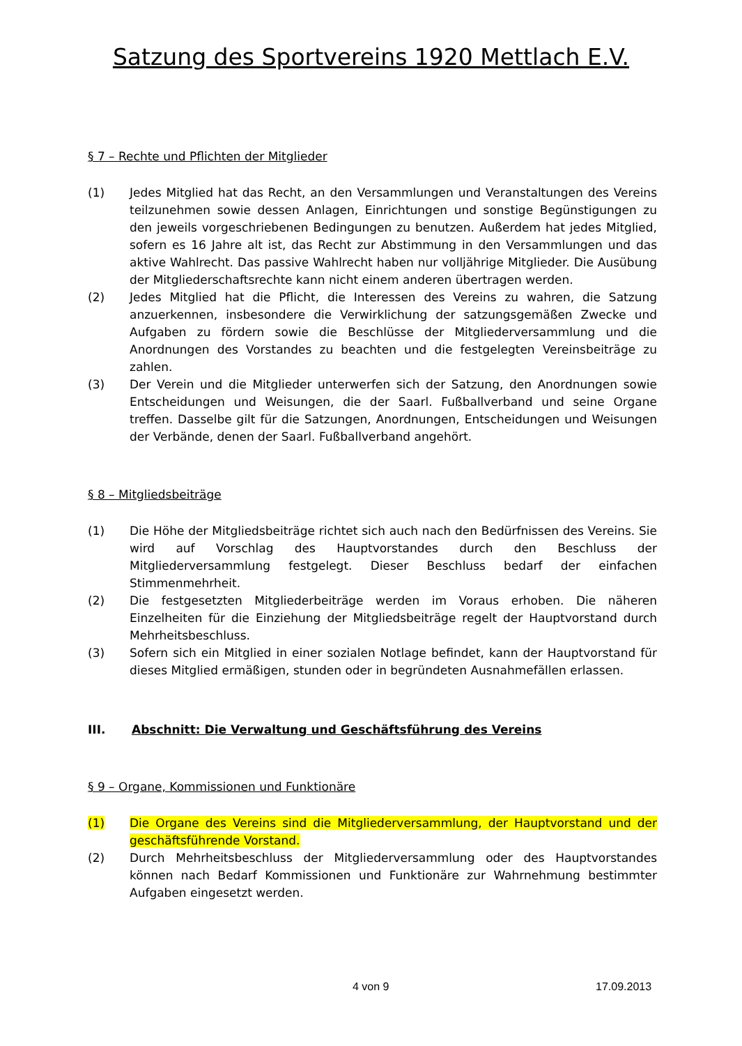Satzung des Sportvereins 1920 Mettlach E.V.
§ 7 – Rechte und Pflichten der Mitglieder
(1) Jedes Mitglied hat das Recht, an den Versammlungen und Veranstaltungen des Vereins teilzunehmen sowie dessen Anlagen, Einrichtungen und sonstige Begünstigungen zu den jeweils vorgeschriebenen Bedingungen zu benutzen. Außerdem hat jedes Mitglied, sofern es 16 Jahre alt ist, das Recht zur Abstimmung in den Versammlungen und das aktive Wahlrecht. Das passive Wahlrecht haben nur volljährige Mitglieder. Die Ausübung der Mitgliederschaftsrechte kann nicht einem anderen übertragen werden.
(2) Jedes Mitglied hat die Pflicht, die Interessen des Vereins zu wahren, die Satzung anzuerkennen, insbesondere die Verwirklichung der satzungsgemäßen Zwecke und Aufgaben zu fördern sowie die Beschlüsse der Mitgliederversammlung und die Anordnungen des Vorstandes zu beachten und die festgelegten Vereinsbeiträge zu zahlen.
(3) Der Verein und die Mitglieder unterwerfen sich der Satzung, den Anordnungen sowie Entscheidungen und Weisungen, die der Saarl. Fußballverband und seine Organe treffen. Dasselbe gilt für die Satzungen, Anordnungen, Entscheidungen und Weisungen der Verbände, denen der Saarl. Fußballverband angehört.
§ 8 – Mitgliedsbeiträge
(1) Die Höhe der Mitgliedsbeiträge richtet sich auch nach den Bedürfnissen des Vereins. Sie wird auf Vorschlag des Hauptvorstandes durch den Beschluss der Mitgliederversammlung festgelegt. Dieser Beschluss bedarf der einfachen Stimmenmehrheit.
(2) Die festgesetzten Mitgliederbeiträge werden im Voraus erhoben. Die näheren Einzelheiten für die Einziehung der Mitgliedsbeiträge regelt der Hauptvorstand durch Mehrheitsbeschluss.
(3) Sofern sich ein Mitglied in einer sozialen Notlage befindet, kann der Hauptvorstand für dieses Mitglied ermäßigen, stunden oder in begründeten Ausnahmefällen erlassen.
III. Abschnitt: Die Verwaltung und Geschäftsführung des Vereins
§ 9 – Organe, Kommissionen und Funktionäre
(1) Die Organe des Vereins sind die Mitgliederversammlung, der Hauptvorstand und der geschäftsführende Vorstand.
(2) Durch Mehrheitsbeschluss der Mitgliederversammlung oder des Hauptvorstandes können nach Bedarf Kommissionen und Funktionäre zur Wahrnehmung bestimmter Aufgaben eingesetzt werden.
4 von 9 17.09.2013